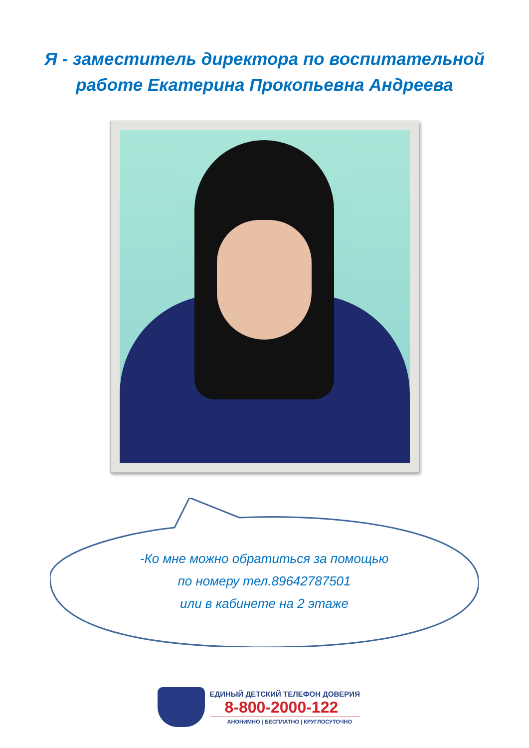Я - заместитель директора по воспитательной
работе Екатерина Прокопьевна Андреева
-Ко мне можно обратиться за помощью
по номеру тел.89642787501
или в кабинете на 2 этаже
ЕДИНЫЙ ДЕТСКИЙ ТЕЛЕФОН ДОВЕРИЯ
8-800-2000-122
АНОНИМНО | БЕСПЛАТНО | КРУГЛОСУТОЧНО